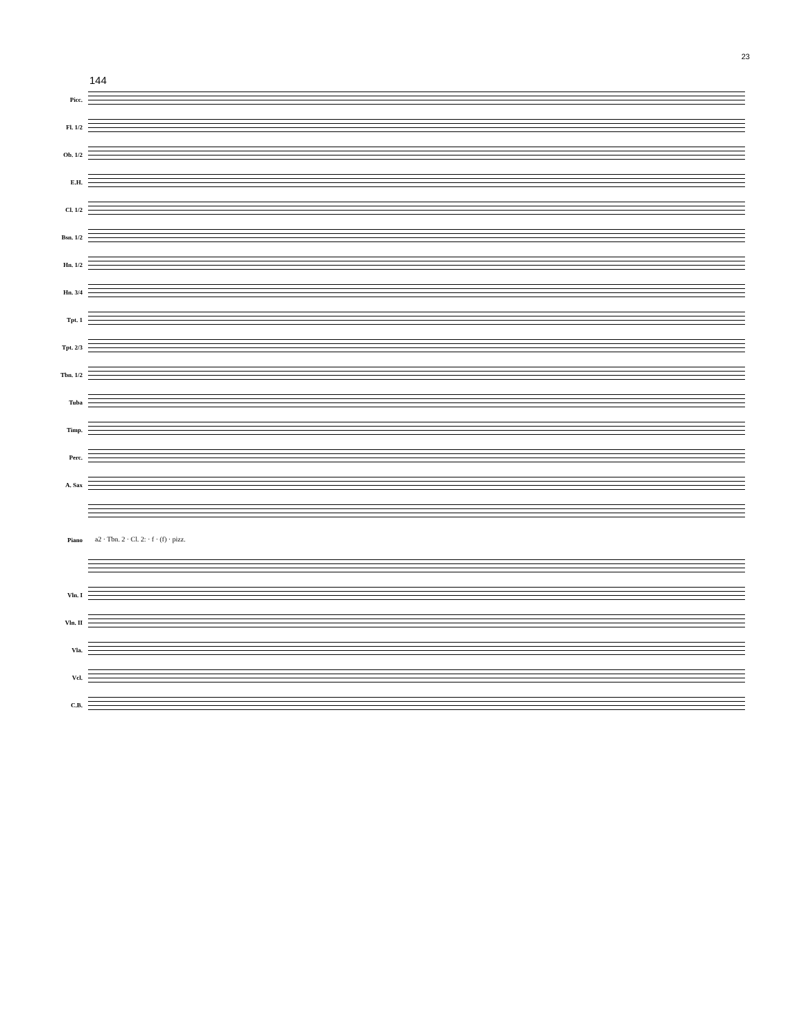23
144
Picc.
Fl. 1/2
Ob. 1/2
E.H.
Cl. 1/2
Bsn. 1/2
Hn. 1/2
Hn. 3/4
Tpt. 1
Tpt. 2/3
Tbn. 1/2
Tuba
Timp.
Perc.
A. Sax
Piano
a2 · Tbn. 2 · Cl. 2: · f · (f) · pizz.
Vln. I
Vln. II
Vla.
Vcl.
C.B.